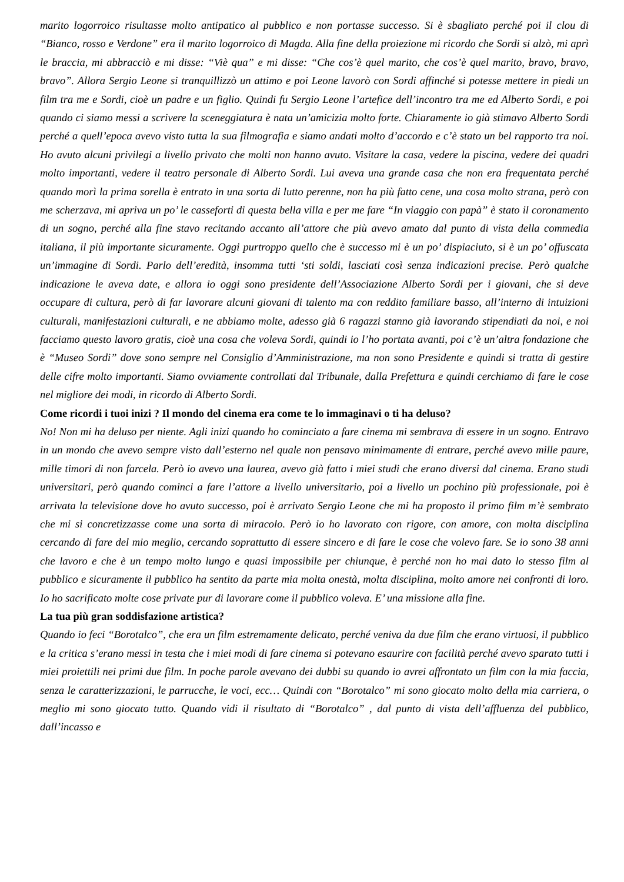marito logorroico risultasse molto antipatico al pubblico e non portasse successo. Si è sbagliato perché poi il clou di “Bianco, rosso e Verdone” era il marito logorroico di Magda. Alla fine della proiezione mi ricordo che Sordi si alzò, mi aprì le braccia, mi abbracciò e mi disse: “Viè qua” e mi disse: “Che cos’è quel marito, che cos’è quel marito, bravo, bravo, bravo”. Allora Sergio Leone si tranquillizzò un attimo e poi Leone lavorò con Sordi affinché si potesse mettere in piedi un film tra me e Sordi, cioè un padre e un figlio. Quindi fu Sergio Leone l’artefice dell’incontro tra me ed Alberto Sordi, e poi quando ci siamo messi a scrivere la sceneggiatura è nata un’amicizia molto forte. Chiaramente io già stimavo Alberto Sordi perché a quell’epoca avevo visto tutta la sua filmografia e siamo andati molto d’accordo e c’è stato un bel rapporto tra noi. Ho avuto alcuni privilegi a livello privato che molti non hanno avuto. Visitare la casa, vedere la piscina, vedere dei quadri molto importanti, vedere il teatro personale di Alberto Sordi. Lui aveva una grande casa che non era frequentata perché quando morì la prima sorella è entrato in una sorta di lutto perenne, non ha più fatto cene, una cosa molto strana, però con me scherzava, mi apriva un po’ le casseforti di questa bella villa e per me fare “In viaggio con papà” è stato il coronamento di un sogno, perché alla fine stavo recitando accanto all’attore che più avevo amato dal punto di vista della commedia italiana, il più importante sicuramente. Oggi purtroppo quello che è successo mi è un po’ dispiaciuto, si è un po’ offuscata un’immagine di Sordi. Parlo dell’eredità, insomma tutti ‘sti soldi, lasciati così senza indicazioni precise. Però qualche indicazione le aveva date, e allora io oggi sono presidente dell’Associazione Alberto Sordi per i giovani, che si deve occupare di cultura, però di far lavorare alcuni giovani di talento ma con reddito familiare basso, all’interno di intuizioni culturali, manifestazioni culturali, e ne abbiamo molte, adesso già 6 ragazzi stanno già lavorando stipendiati da noi, e noi facciamo questo lavoro gratis, cioè una cosa che voleva Sordi, quindi io l’ho portata avanti, poi c’è un’altra fondazione che è “Museo Sordi” dove sono sempre nel Consiglio d’Amministrazione, ma non sono Presidente e quindi si tratta di gestire delle cifre molto importanti. Siamo ovviamente controllati dal Tribunale, dalla Prefettura e quindi cerchiamo di fare le cose nel migliore dei modi, in ricordo di Alberto Sordi.
Come ricordi i tuoi inizi ? Il mondo del cinema era come te lo immaginavi o ti ha deluso?
No! Non mi ha deluso per niente. Agli inizi quando ho cominciato a fare cinema mi sembrava di essere in un sogno. Entravo in un mondo che avevo sempre visto dall’esterno nel quale non pensavo minimamente di entrare, perché avevo mille paure, mille timori di non farcela. Però io avevo una laurea, avevo già fatto i miei studi che erano diversi dal cinema. Erano studi universitari, però quando cominci a fare l’attore a livello universitario, poi a livello un pochino più professionale, poi è arrivata la televisione dove ho avuto successo, poi è arrivato Sergio Leone che mi ha proposto il primo film m’è sembrato che mi si concretizzasse come una sorta di miracolo. Però io ho lavorato con rigore, con amore, con molta disciplina cercando di fare del mio meglio, cercando soprattutto di essere sincero e di fare le cose che volevo fare. Se io sono 38 anni che lavoro e che è un tempo molto lungo e quasi impossibile per chiunque, è perché non ho mai dato lo stesso film al pubblico e sicuramente il pubblico ha sentito da parte mia molta onestà, molta disciplina, molto amore nei confronti di loro. Io ho sacrificato molte cose private pur di lavorare come il pubblico voleva. E’ una missione alla fine.
La tua più gran soddisfazione artistica?
Quando io feci “Borotalco”, che era un film estremamente delicato, perché veniva da due film che erano virtuosi, il pubblico e la critica s’erano messi in testa che i miei modi di fare cinema si potevano esaurire con facilità perché avevo sparato tutti i miei proiettili nei primi due film. In poche parole avevano dei dubbi su quando io avrei affrontato un film con la mia faccia, senza le caratterizzazioni, le parrucche, le voci, ecc… Quindi con “Borotalco” mi sono giocato molto della mia carriera, o meglio mi sono giocato tutto. Quando vidi il risultato di “Borotalco” , dal punto di vista dell’affluenza del pubblico, dall’incasso e